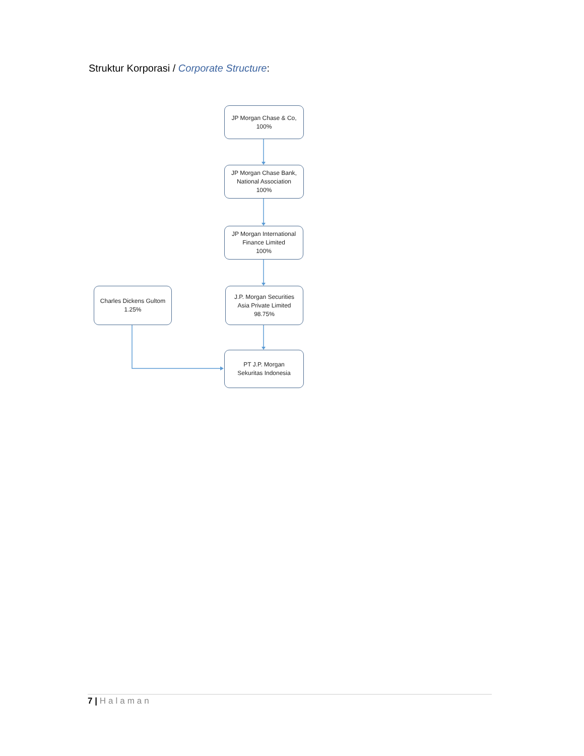Struktur Korporasi / Corporate Structure:
JP Morgan Chase & Co,
100%
JP Morgan Chase Bank,
National Association
100%
JP Morgan International
Finance Limited
100%
Charles Dickens Gultom
1.25%
J.P. Morgan Securities
Asia Private Limited
98.75%
PT J.P. Morgan
Sekuritas Indonesia
7 | Halaman